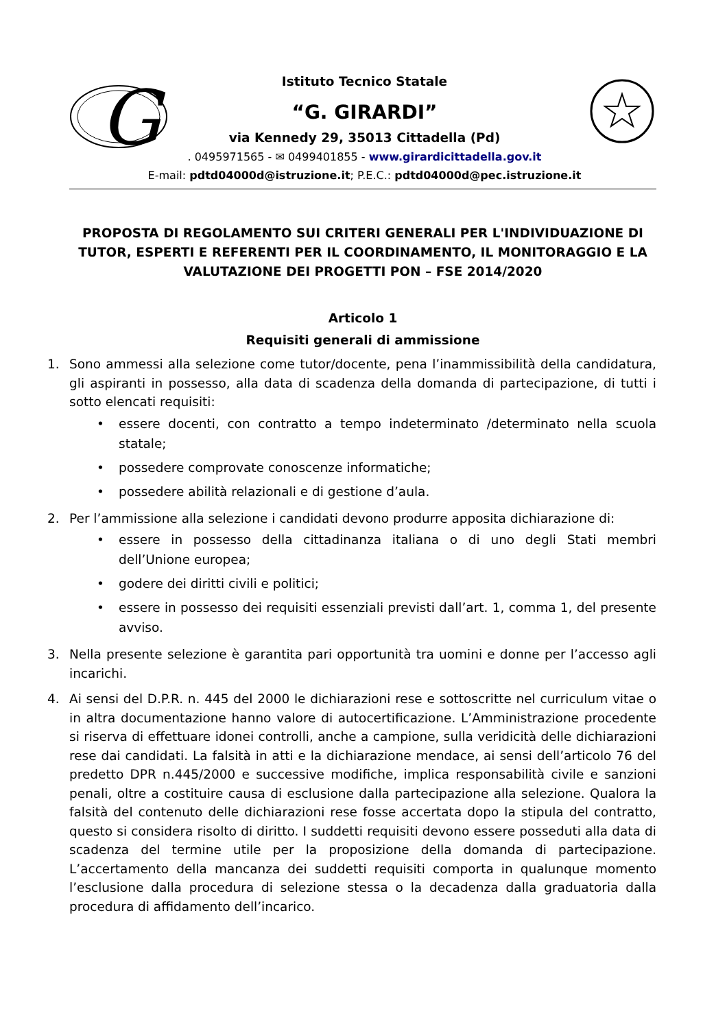G
Istituto Tecnico Statale
“G. GIRARDI”
via Kennedy 29, 35013 Cittadella (Pd)
. 0495971565 - ✉ 0499401855 - www.girardicittadella.gov.it
E-mail: pdtd04000d@istruzione.it; P.E.C.: pdtd04000d@pec.istruzione.it
PROPOSTA DI REGOLAMENTO SUI CRITERI GENERALI PER L'INDIVIDUAZIONE DI TUTOR, ESPERTI E REFERENTI PER IL COORDINAMENTO, IL MONITORAGGIO E LA VALUTAZIONE DEI PROGETTI PON – FSE 2014/2020
Articolo 1
Requisiti generali di ammissione
1. Sono ammessi alla selezione come tutor/docente, pena l’inammissibilità della candidatura, gli aspiranti in possesso, alla data di scadenza della domanda di partecipazione, di tutti i sotto elencati requisiti:
• essere docenti, con contratto a tempo indeterminato /determinato nella scuola statale;
• possedere comprovate conoscenze informatiche;
• possedere abilità relazionali e di gestione d’aula.
2. Per l’ammissione alla selezione i candidati devono produrre apposita dichiarazione di:
• essere in possesso della cittadinanza italiana o di uno degli Stati membri dell’Unione europea;
• godere dei diritti civili e politici;
• essere in possesso dei requisiti essenziali previsti dall’art. 1, comma 1, del presente avviso.
3. Nella presente selezione è garantita pari opportunità tra uomini e donne per l’accesso agli incarichi.
4. Ai sensi del D.P.R. n. 445 del 2000 le dichiarazioni rese e sottoscritte nel curriculum vitae o in altra documentazione hanno valore di autocertificazione. L’Amministrazione procedente si riserva di effettuare idonei controlli, anche a campione, sulla veridicità delle dichiarazioni rese dai candidati. La falsità in atti e la dichiarazione mendace, ai sensi dell’articolo 76 del predetto DPR n.445/2000 e successive modifiche, implica responsabilità civile e sanzioni penali, oltre a costituire causa di esclusione dalla partecipazione alla selezione. Qualora la falsità del contenuto delle dichiarazioni rese fosse accertata dopo la stipula del contratto, questo si considera risolto di diritto. I suddetti requisiti devono essere posseduti alla data di scadenza del termine utile per la proposizione della domanda di partecipazione. L’accertamento della mancanza dei suddetti requisiti comporta in qualunque momento l’esclusione dalla procedura di selezione stessa o la decadenza dalla graduatoria dalla procedura di affidamento dell’incarico.